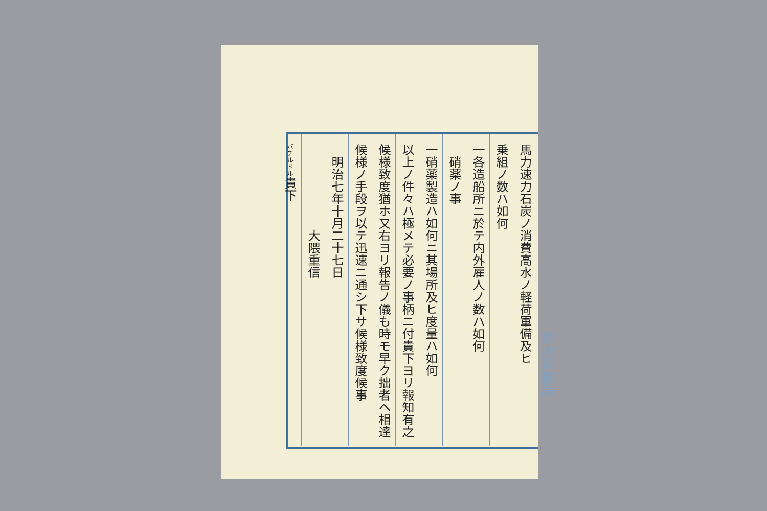馬力速力石炭ノ消費高水ノ軽荷軍備及ヒ
乗組ノ数ハ如何
一各造船所ニ於テ内外雇人ノ数ハ如何
　硝薬ノ事
一硝薬製造ハ如何ニ其場所及ヒ度量ハ如何
以上ノ件々ハ極メテ必要ノ事柄ニ付貴下ヨリ報知有之
候様致度猶ホ又右ヨリ報告ノ儀も時モ早ク拙者ヘ相達
候様ノ手段ヲ以テ迅速ニ通シ下サ候様致度候事
　明治七年十月二十七日
　　　　　　　大隈重信
バチルドル貴下
番地事務局